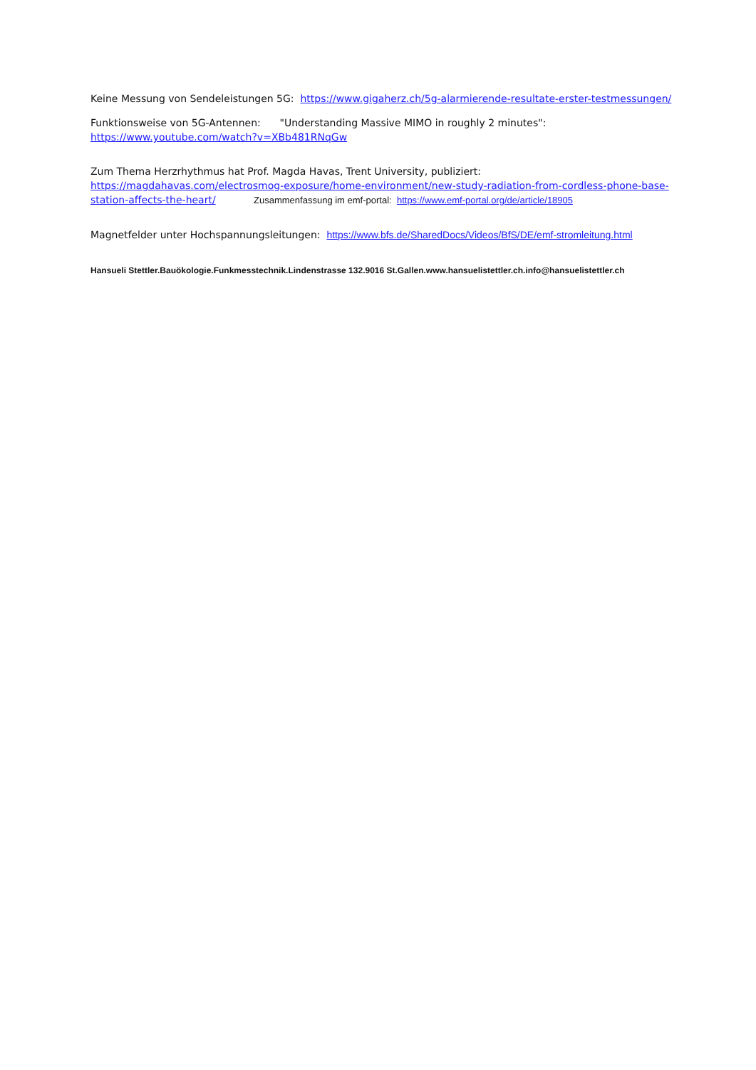Keine Messung von Sendeleistungen 5G: https://www.gigaherz.ch/5g-alarmierende-resultate-erster-testmessungen/
Funktionsweise von 5G-Antennen: "Understanding Massive MIMO in roughly 2 minutes":
https://www.youtube.com/watch?v=XBb481RNqGw
Zum Thema Herzrhythmus hat Prof. Magda Havas, Trent University, publiziert:
https://magdahavas.com/electrosmog-exposure/home-environment/new-study-radiation-from-cordless-phone-base-station-affects-the-heart/ Zusammenfassung im emf-portal: https://www.emf-portal.org/de/article/18905
Magnetfelder unter Hochspannungsleitungen: https://www.bfs.de/SharedDocs/Videos/BfS/DE/emf-stromleitung.html
Hansueli Stettler.Bauökologie.Funkmesstechnik.Lindenstrasse 132.9016 St.Gallen.www.hansuelistettler.ch.info@hansuelistettler.ch